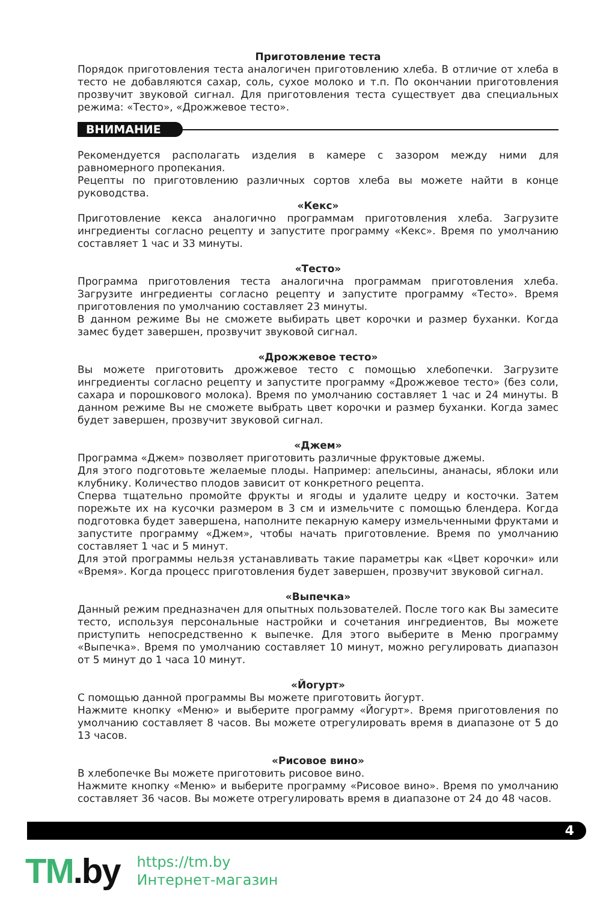Приготовление теста
Порядок приготовления теста аналогичен приготовлению хлеба. В отличие от хлеба в тесто не добавляются сахар, соль, сухое молоко и т.п. По окончании приготовления прозвучит звуковой сигнал. Для приготовления теста существует два специальных режима: «Тесто», «Дрожжевое тесто».
ВНИМАНИЕ
Рекомендуется располагать изделия в камере с зазором между ними для равномерного пропекания.
Рецепты по приготовлению различных сортов хлеба вы можете найти в конце руководства.
«Кекс»
Приготовление кекса аналогично программам приготовления хлеба. Загрузите ингредиенты согласно рецепту и запустите программу «Кекс». Время по умолчанию составляет 1 час и 33 минуты.
«Тесто»
Программа приготовления теста аналогична программам приготовления хлеба. Загрузите ингредиенты согласно рецепту и запустите программу «Тесто». Время приготовления по умолчанию составляет 23 минуты.
В данном режиме Вы не сможете выбирать цвет корочки и размер буханки. Когда замес будет завершен, прозвучит звуковой сигнал.
«Дрожжевое тесто»
Вы можете приготовить дрожжевое тесто с помощью хлебопечки. Загрузите ингредиенты согласно рецепту и запустите программу «Дрожжевое тесто» (без соли, сахара и порошкового молока). Время по умолчанию составляет 1 час и 24 минуты. В данном режиме Вы не сможете выбрать цвет корочки и размер буханки. Когда замес будет завершен, прозвучит звуковой сигнал.
«Джем»
Программа «Джем» позволяет приготовить различные фруктовые джемы.
Для этого подготовьте желаемые плоды. Например: апельсины, ананасы, яблоки или клубнику. Количество плодов зависит от конкретного рецепта.
Сперва тщательно промойте фрукты и ягоды и удалите цедру и косточки. Затем порежьте их на кусочки размером в 3 см и измельчите с помощью блендера. Когда подготовка будет завершена, наполните пекарную камеру измельченными фруктами и запустите программу «Джем», чтобы начать приготовление. Время по умолчанию составляет 1 час и 5 минут.
Для этой программы нельзя устанавливать такие параметры как «Цвет корочки» или «Время». Когда процесс приготовления будет завершен, прозвучит звуковой сигнал.
«Выпечка»
Данный режим предназначен для опытных пользователей. После того как Вы замесите тесто, используя персональные настройки и сочетания ингредиентов, Вы можете приступить непосредственно к выпечке. Для этого выберите в Меню программу «Выпечка». Время по умолчанию составляет 10 минут, можно регулировать диапазон от 5 минут до 1 часа 10 минут.
«Йогурт»
С помощью данной программы Вы можете приготовить йогурт.
Нажмите кнопку «Меню» и выберите программу «Йогурт». Время приготовления по умолчанию составляет 8 часов. Вы можете отрегулировать время в диапазоне от 5 до 13 часов.
«Рисовое вино»
В хлебопечке Вы можете приготовить рисовое вино.
Нажмите кнопку «Меню» и выберите программу «Рисовое вино». Время по умолчанию составляет 36 часов. Вы можете отрегулировать время в диапазоне от 24 до 48 часов.
4
TM.by
https://tm.by
Интернет-магазин